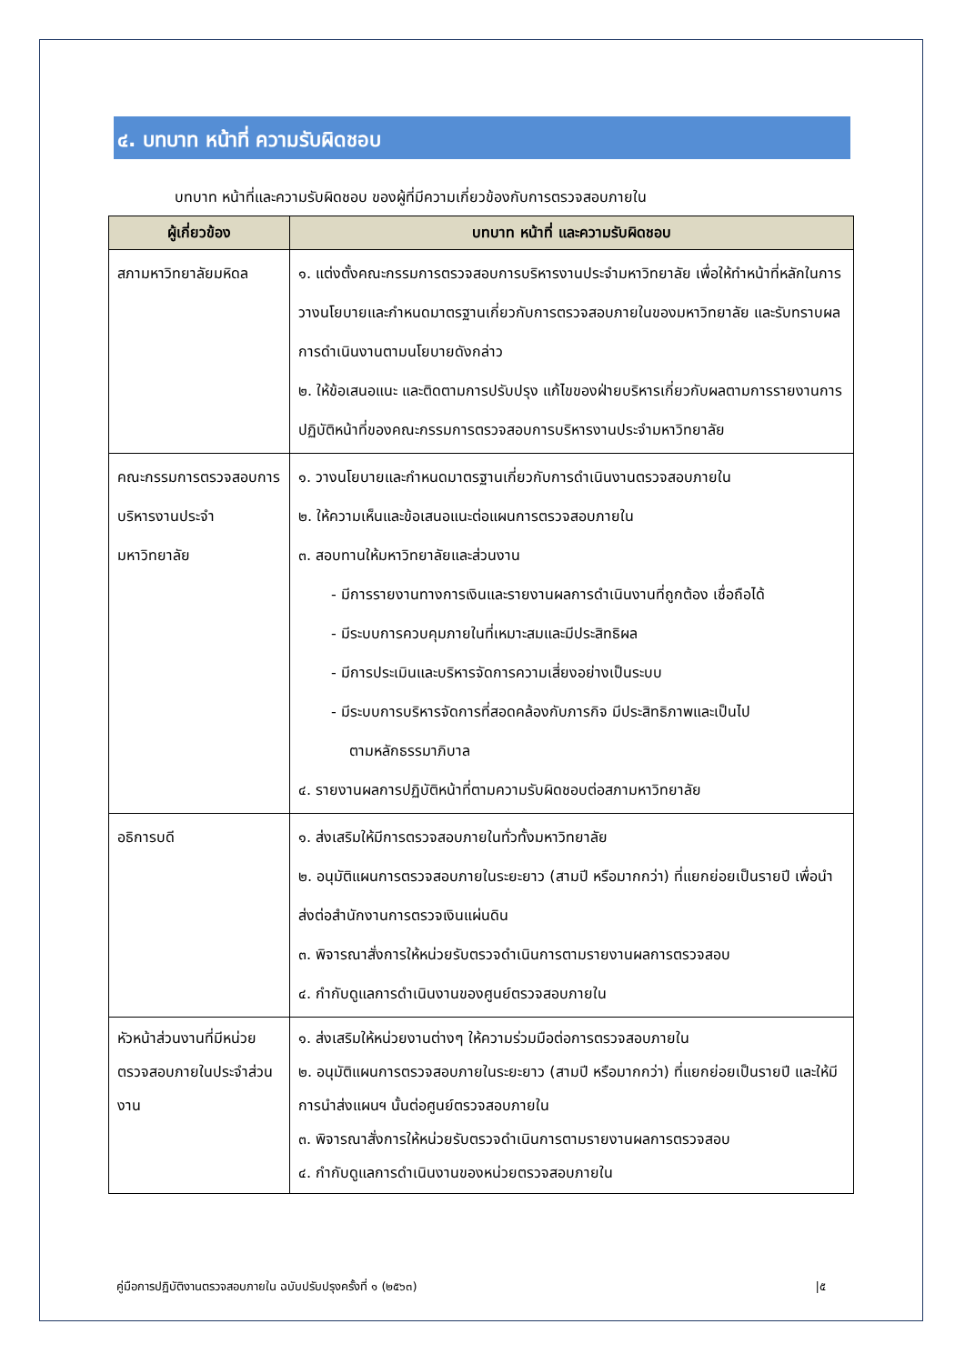๔. บทบาท หน้าที่ ความรับผิดชอบ
บทบาท หน้าที่และความรับผิดชอบ ของผู้ที่มีความเกี่ยวข้องกับการตรวจสอบภายใน
| ผู้เกี่ยวข้อง | บทบาท หน้าที่ และความรับผิดชอบ |
| --- | --- |
| สภามหาวิทยาลัยมหิดล | ๑. แต่งตั้งคณะกรรมการตรวจสอบการบริหารงานประจำมหาวิทยาลัย เพื่อให้ทำหน้าที่หลักในการวางนโยบายและกำหนดมาตรฐานเกี่ยวกับการตรวจสอบภายในของมหาวิทยาลัย และรับทราบผลการดำเนินงานตามนโยบายดังกล่าว ๒. ให้ข้อเสนอแนะ และติดตามการปรับปรุง แก้ไขของฝ่ายบริหารเกี่ยวกับผลตามการรายงานการปฏิบัติหน้าที่ของคณะกรรมการตรวจสอบการบริหารงานประจำมหาวิทยาลัย |
| คณะกรรมการตรวจสอบการบริหารงานประจำมหาวิทยาลัย | ๑. วางนโยบายและกำหนดมาตรฐานเกี่ยวกับการดำเนินงานตรวจสอบภายใน ๒. ให้ความเห็นและข้อเสนอแนะต่อแผนการตรวจสอบภายใน ๓. สอบทานให้มหาวิทยาลัยและส่วนงาน - มีการรายงานทางการเงินและรายงานผลการดำเนินงานที่ถูกต้อง เชื่อถือได้ - มีระบบการควบคุมภายในที่เหมาะสมและมีประสิทธิผล - มีการประเมินและบริหารจัดการความเสี่ยงอย่างเป็นระบบ - มีระบบการบริหารจัดการที่สอดคล้องกับภารกิจ มีประสิทธิภาพและเป็นไป ตามหลักธรรมาภิบาล ๔. รายงานผลการปฏิบัติหน้าที่ตามความรับผิดชอบต่อสภามหาวิทยาลัย |
| อธิการบดี | ๑. ส่งเสริมให้มีการตรวจสอบภายในทั่วทั้งมหาวิทยาลัย ๒. อนุมัติแผนการตรวจสอบภายในระยะยาว (สามปี หรือมากกว่า) ที่แยกย่อยเป็นรายปี เพื่อนำส่งต่อสำนักงานการตรวจเงินแผ่นดิน ๓. พิจารณาสั่งการให้หน่วยรับตรวจดำเนินการตามรายงานผลการตรวจสอบ ๔. กำกับดูแลการดำเนินงานของศูนย์ตรวจสอบภายใน |
| หัวหน้าส่วนงานที่มีหน่วยตรวจสอบภายในประจำส่วนงาน | ๑. ส่งเสริมให้หน่วยงานต่างๆ ให้ความร่วมมือต่อการตรวจสอบภายใน ๒. อนุมัติแผนการตรวจสอบภายในระยะยาว (สามปี หรือมากกว่า) ที่แยกย่อยเป็นรายปี และให้มีการนำส่งแผนฯ นั้นต่อศูนย์ตรวจสอบภายใน ๓. พิจารณาสั่งการให้หน่วยรับตรวจดำเนินการตามรายงานผลการตรวจสอบ ๔. กำกับดูแลการดำเนินงานของหน่วยตรวจสอบภายใน |
คู่มือการปฏิบัติงานตรวจสอบภายใน ฉบับปรับปรุงครั้งที่ ๑ (๒๕๖๓) |๕